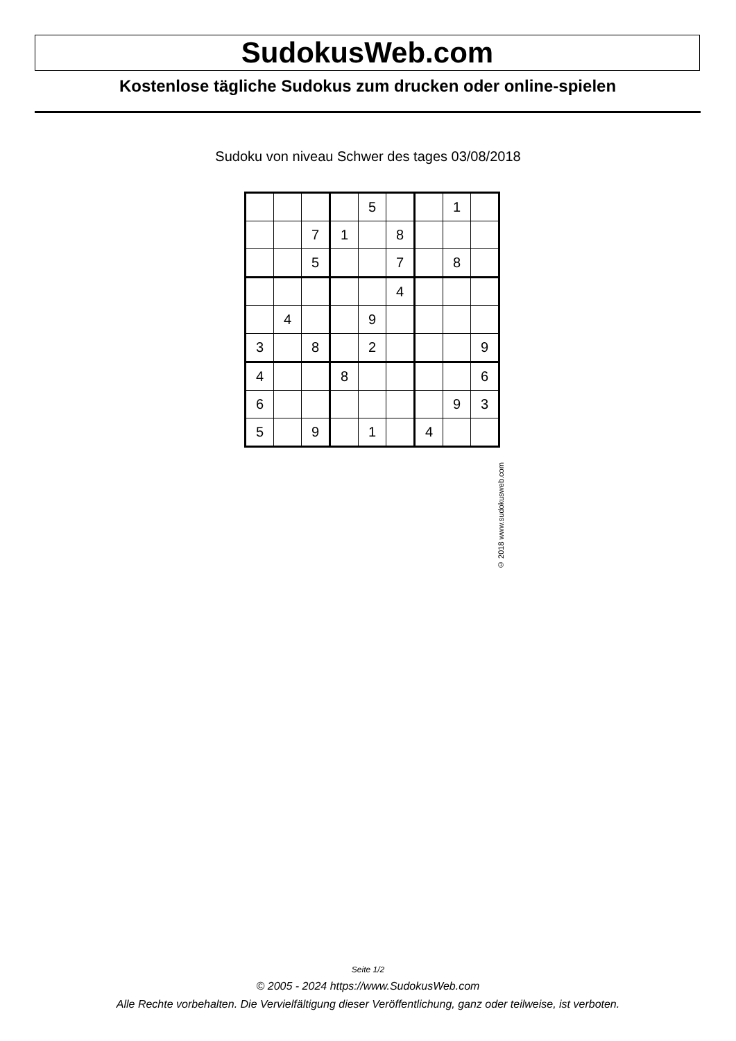SudokusWeb.com
Kostenlose tägliche Sudokus zum drucken oder online-spielen
Sudoku von niveau Schwer des tages 03/08/2018
| | | | | 5 | | | 1 | |
| | | 7 | 1 | | 8 | | | |
| | | 5 | | | 7 | | 8 | |
| | | | | | 4 | | | |
| | 4 | | | 9 | | | | |
| 3 | | 8 | | 2 | | | | 9 |
| 4 | | | 8 | | | | | 6 |
| 6 | | | | | | | 9 | 3 |
| 5 | | 9 | | 1 | | 4 | | |
© 2018 www.sudokusweb.com
Seite 1/2
© 2005 - 2024 https://www.SudokusWeb.com
Alle Rechte vorbehalten. Die Vervielfältigung dieser Veröffentlichung, ganz oder teilweise, ist verboten.